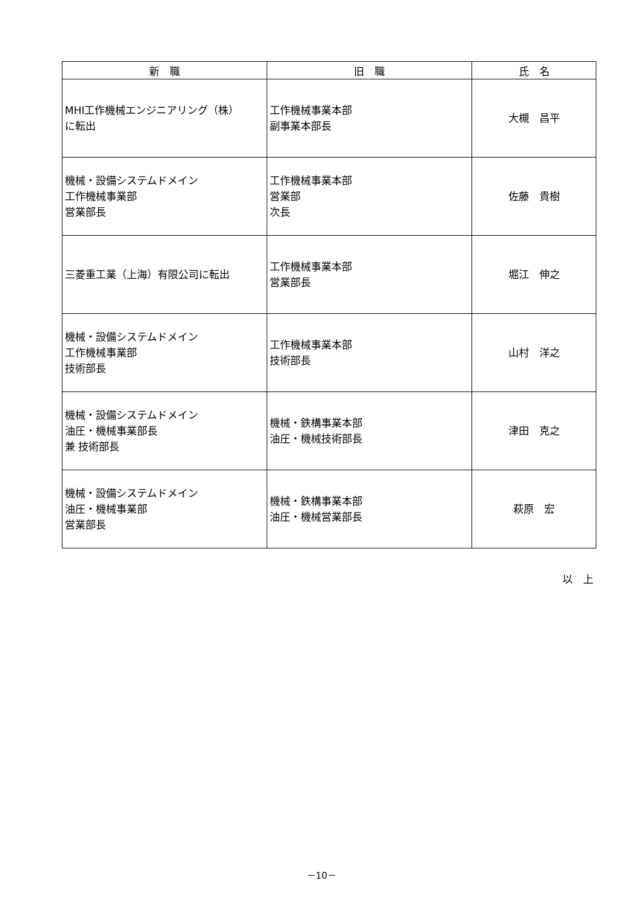| 新 職 | 旧 職 | 氏 名 |
| --- | --- | --- |
| MHI工作機械エンジニアリング（株） に転出 | 工作機械事業本部 副事業本部長 | 大槻 昌平 |
| 機械・設備システムドメイン 工作機械事業部 営業部長 | 工作機械事業本部 営業部 次長 | 佐藤 貴樹 |
| 三菱重工業（上海）有限公司に転出 | 工作機械事業本部 営業部長 | 堀江 伸之 |
| 機械・設備システムドメイン 工作機械事業部 技術部長 | 工作機械事業本部 技術部長 | 山村 洋之 |
| 機械・設備システムドメイン 油圧・機械事業部長 兼 技術部長 | 機械・鉄構事業本部 油圧・機械技術部長 | 津田 克之 |
| 機械・設備システムドメイン 油圧・機械事業部 営業部長 | 機械・鉄構事業本部 油圧・機械営業部長 | 萩原 宏 |
以　上
－10－